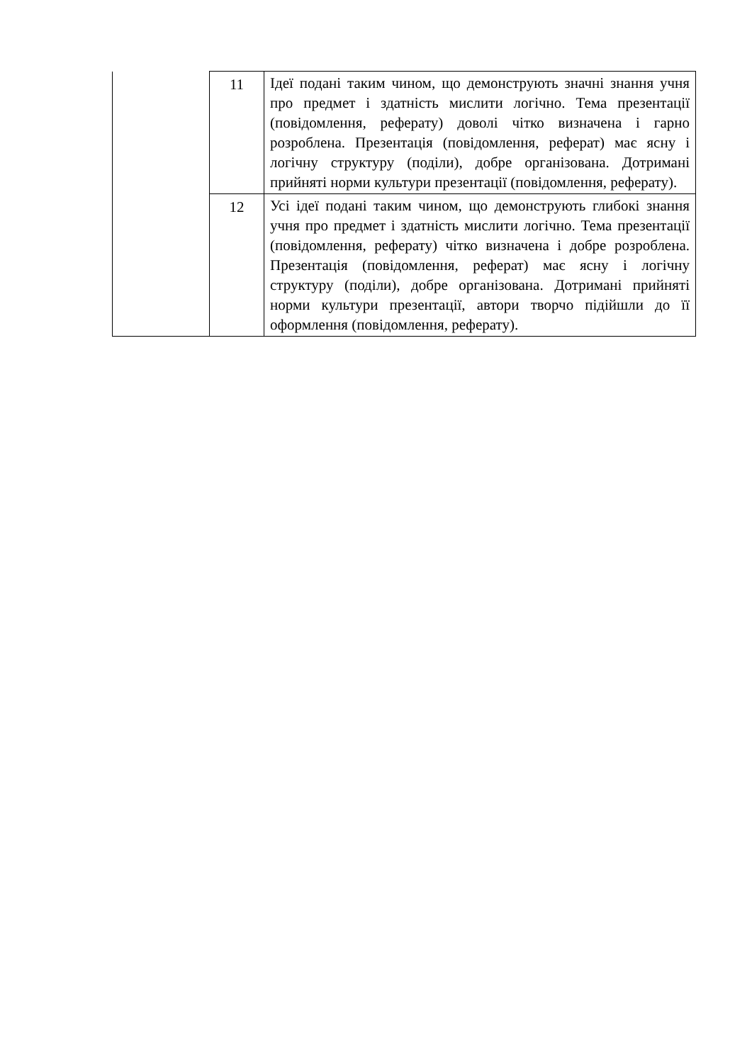| | 11 | Ідеї подані таким чином, що демонструють значні знання учня про предмет і здатність мислити логічно. Тема презентації (повідомлення, реферату) доволі чітко визначена і гарно розроблена. Презентація (повідомлення, реферат) має ясну і логічну структуру (поділи), добре організована. Дотримані прийняті норми культури презентації (повідомлення, реферату). |
| | 12 | Усі ідеї подані таким чином, що демонструють глибокі знання учня про предмет і здатність мислити логічно. Тема презентації (повідомлення, реферату) чітко визначена і добре розроблена. Презентація (повідомлення, реферат) має ясну і логічну структуру (поділи), добре організована. Дотримані прийняті норми культури презентації, автори творчо підійшли до її оформлення (повідомлення, реферату). |